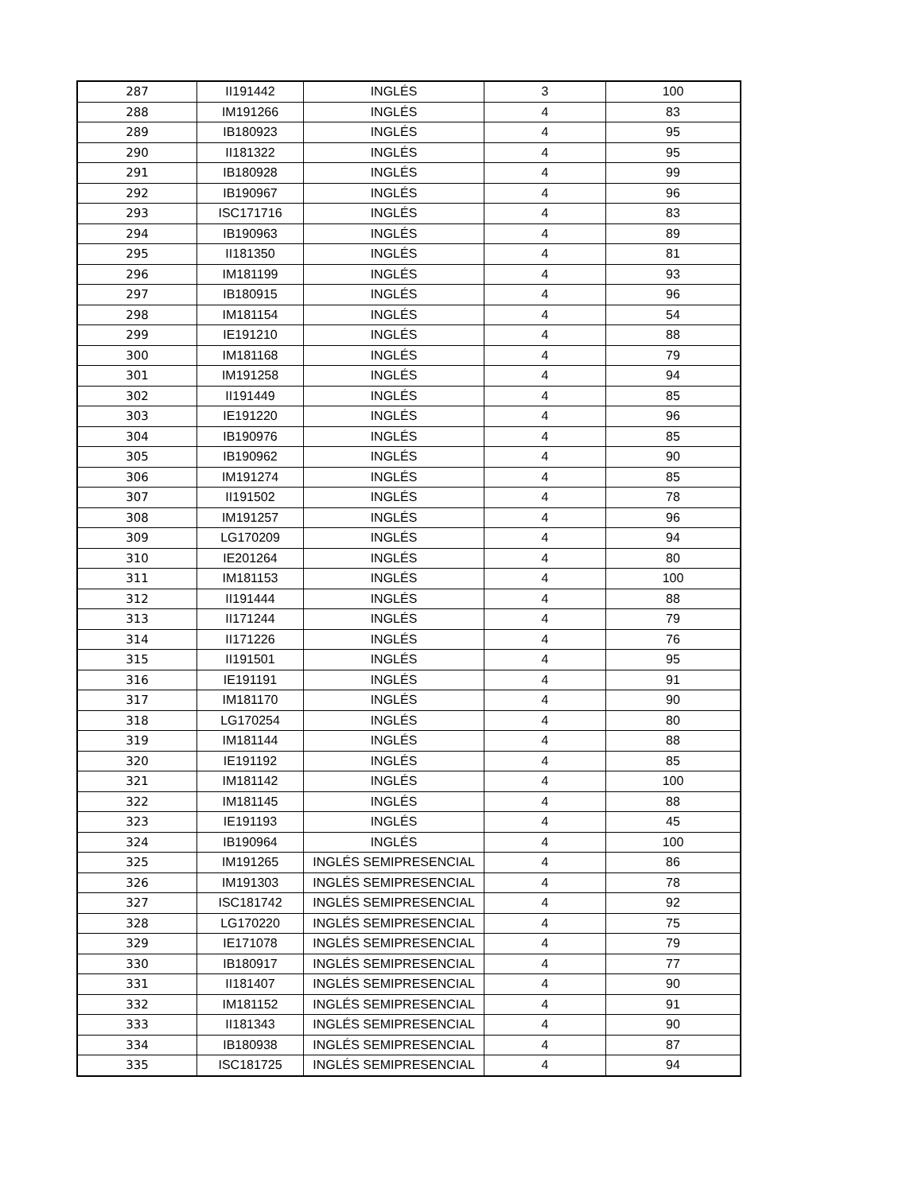| 287 | II191442 | INGLÉS | 3 | 100 |
| 288 | IM191266 | INGLÉS | 4 | 83 |
| 289 | IB180923 | INGLÉS | 4 | 95 |
| 290 | II181322 | INGLÉS | 4 | 95 |
| 291 | IB180928 | INGLÉS | 4 | 99 |
| 292 | IB190967 | INGLÉS | 4 | 96 |
| 293 | ISC171716 | INGLÉS | 4 | 83 |
| 294 | IB190963 | INGLÉS | 4 | 89 |
| 295 | II181350 | INGLÉS | 4 | 81 |
| 296 | IM181199 | INGLÉS | 4 | 93 |
| 297 | IB180915 | INGLÉS | 4 | 96 |
| 298 | IM181154 | INGLÉS | 4 | 54 |
| 299 | IE191210 | INGLÉS | 4 | 88 |
| 300 | IM181168 | INGLÉS | 4 | 79 |
| 301 | IM191258 | INGLÉS | 4 | 94 |
| 302 | II191449 | INGLÉS | 4 | 85 |
| 303 | IE191220 | INGLÉS | 4 | 96 |
| 304 | IB190976 | INGLÉS | 4 | 85 |
| 305 | IB190962 | INGLÉS | 4 | 90 |
| 306 | IM191274 | INGLÉS | 4 | 85 |
| 307 | II191502 | INGLÉS | 4 | 78 |
| 308 | IM191257 | INGLÉS | 4 | 96 |
| 309 | LG170209 | INGLÉS | 4 | 94 |
| 310 | IE201264 | INGLÉS | 4 | 80 |
| 311 | IM181153 | INGLÉS | 4 | 100 |
| 312 | II191444 | INGLÉS | 4 | 88 |
| 313 | II171244 | INGLÉS | 4 | 79 |
| 314 | II171226 | INGLÉS | 4 | 76 |
| 315 | II191501 | INGLÉS | 4 | 95 |
| 316 | IE191191 | INGLÉS | 4 | 91 |
| 317 | IM181170 | INGLÉS | 4 | 90 |
| 318 | LG170254 | INGLÉS | 4 | 80 |
| 319 | IM181144 | INGLÉS | 4 | 88 |
| 320 | IE191192 | INGLÉS | 4 | 85 |
| 321 | IM181142 | INGLÉS | 4 | 100 |
| 322 | IM181145 | INGLÉS | 4 | 88 |
| 323 | IE191193 | INGLÉS | 4 | 45 |
| 324 | IB190964 | INGLÉS | 4 | 100 |
| 325 | IM191265 | INGLÉS SEMIPRESENCIAL | 4 | 86 |
| 326 | IM191303 | INGLÉS SEMIPRESENCIAL | 4 | 78 |
| 327 | ISC181742 | INGLÉS SEMIPRESENCIAL | 4 | 92 |
| 328 | LG170220 | INGLÉS SEMIPRESENCIAL | 4 | 75 |
| 329 | IE171078 | INGLÉS SEMIPRESENCIAL | 4 | 79 |
| 330 | IB180917 | INGLÉS SEMIPRESENCIAL | 4 | 77 |
| 331 | II181407 | INGLÉS SEMIPRESENCIAL | 4 | 90 |
| 332 | IM181152 | INGLÉS SEMIPRESENCIAL | 4 | 91 |
| 333 | II181343 | INGLÉS SEMIPRESENCIAL | 4 | 90 |
| 334 | IB180938 | INGLÉS SEMIPRESENCIAL | 4 | 87 |
| 335 | ISC181725 | INGLÉS SEMIPRESENCIAL | 4 | 94 |